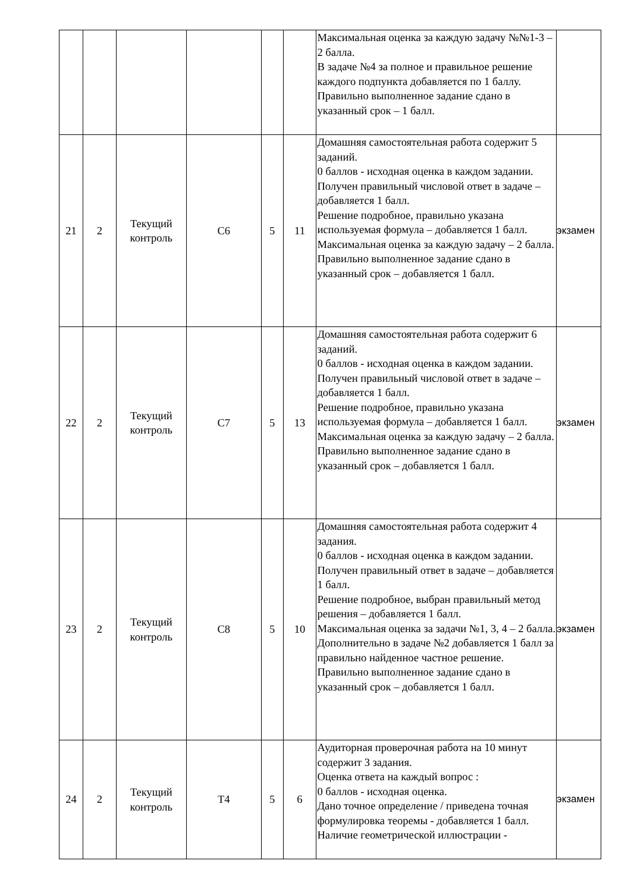| | | | | | | Максимальная оценка за каждую задачу №№1-3 – 2 балла. В задаче №4 за полное и правильное решение каждого подпункта добавляется по 1 баллу. Правильно выполненное задание сдано в указанный срок – 1 балл. | |
| 21 | 2 | Текущий контроль | С6 | 5 | 11 | Домашняя самостоятельная работа содержит 5 заданий. 0 баллов - исходная оценка в каждом задании. Получен правильный числовой ответ в задаче – добавляется 1 балл. Решение подробное, правильно указана используемая формула – добавляется 1 балл. Максимальная оценка за каждую задачу – 2 балла. Правильно выполненное задание сдано в указанный срок – добавляется 1 балл. | экзамен |
| 22 | 2 | Текущий контроль | С7 | 5 | 13 | Домашняя самостоятельная работа содержит 6 заданий. 0 баллов - исходная оценка в каждом задании. Получен правильный числовой ответ в задаче – добавляется 1 балл. Решение подробное, правильно указана используемая формула – добавляется 1 балл. Максимальная оценка за каждую задачу – 2 балла. Правильно выполненное задание сдано в указанный срок – добавляется 1 балл. | экзамен |
| 23 | 2 | Текущий контроль | С8 | 5 | 10 | Домашняя самостоятельная работа содержит 4 задания. 0 баллов - исходная оценка в каждом задании. Получен правильный ответ в задаче – добавляется 1 балл. Решение подробное, выбран правильный метод решения – добавляется 1 балл. Максимальная оценка за задачи №1, 3, 4 – 2 балла. Дополнительно в задаче №2 добавляется 1 балл за правильно найденное частное решение. Правильно выполненное задание сдано в указанный срок – добавляется 1 балл. | экзамен |
| 24 | 2 | Текущий контроль | Т4 | 5 | 6 | Аудиторная проверочная работа на 10 минут содержит 3 задания. Оценка ответа на каждый вопрос : 0 баллов - исходная оценка. Дано точное определение / приведена точная формулировка теоремы - добавляется 1 балл. Наличие геометрической иллюстрации - | экзамен |